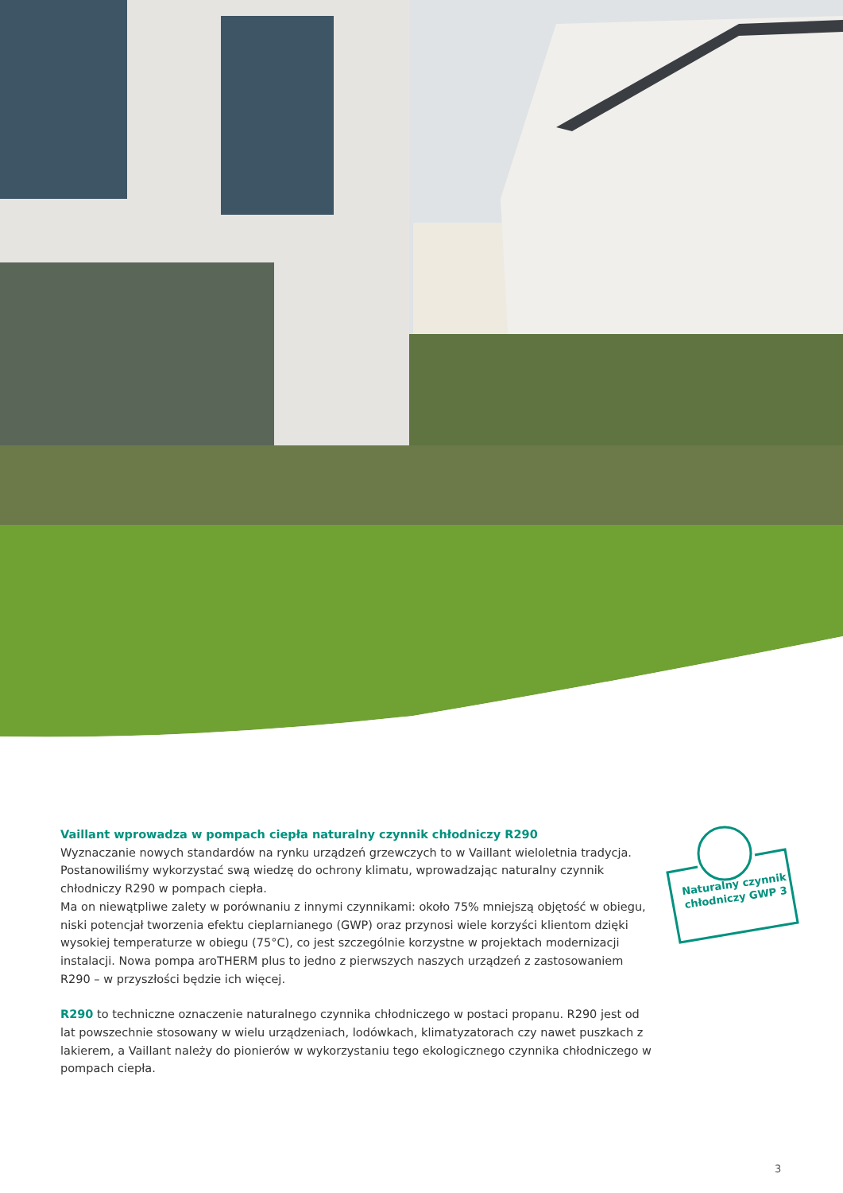Vaillant wprowadza w pompach ciepła naturalny czynnik chłodniczy R290
Wyznaczanie nowych standardów na rynku urządzeń grzewczych to w Vaillant wieloletnia tradycja. Postanowiliśmy wykorzystać swą wiedzę do ochrony klimatu, wprowadzając naturalny czynnik chłodniczy R290 w pompach ciepła.
Ma on niewątpliwe zalety w porównaniu z innymi czynnikami: około 75% mniejszą objętość w obiegu, niski potencjał tworzenia efektu cieplarnianego (GWP) oraz przynosi wiele korzyści klientom dzięki wysokiej temperaturze w obiegu (75°C), co jest szczególnie korzystne w projektach modernizacji instalacji. Nowa pompa aroTHERM plus to jedno z pierwszych naszych urządzeń z zastosowaniem R290 – w przyszłości będzie ich więcej.
R290 to techniczne oznaczenie naturalnego czynnika chłodniczego w postaci propanu. R290 jest od lat powszechnie stosowany w wielu urządzeniach, lodówkach, klimatyzatorach czy nawet puszkach z lakierem, a Vaillant należy do pionierów w wykorzystaniu tego ekologicznego czynnika chłodniczego w pompach ciepła.
Naturalny czynnik chłodniczy GWP 3
3